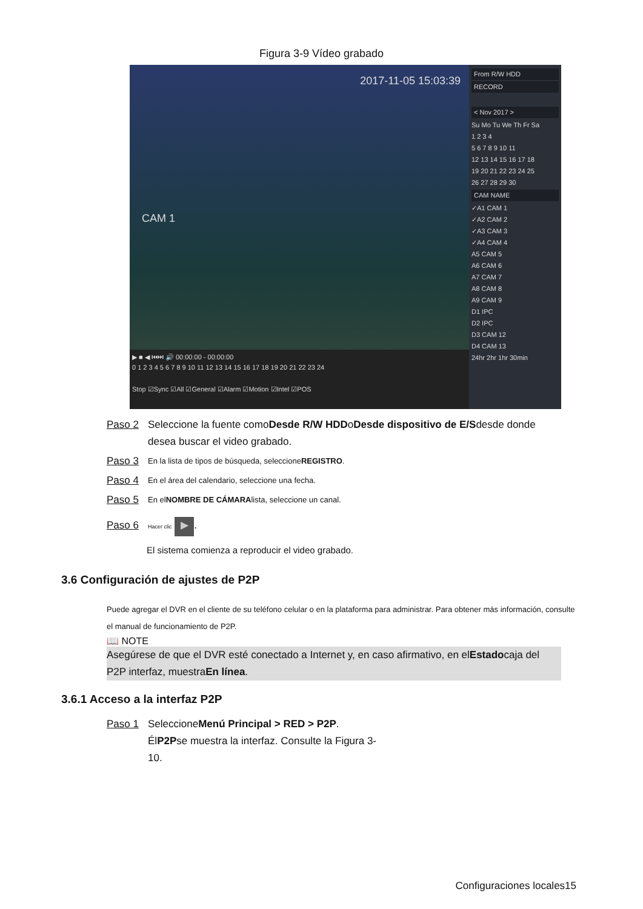Figura 3-9 Vídeo grabado
2017-11-05 15:03:39
CAM 1
▶ ■ ◀ ⏮⏭ 🔊 00:00:00 - 00:00:00
0 1 2 3 4 5 6 7 8 9 10 11 12 13 14 15 16 17 18 19 20 21 22 23 24
Stop ☑Sync ☑All ☑General ☑Alarm ☑Motion ☑Intel ☑POS
From R/W HDD
RECORD
< Nov 2017 >
Su Mo Tu We Th Fr Sa
1 2 3 4
5 6 7 8 9 10 11
12 13 14 15 16 17 18
19 20 21 22 23 24 25
26 27 28 29 30
CAM NAME
✓A1 CAM 1
✓A2 CAM 2
✓A3 CAM 3
✓A4 CAM 4
A5 CAM 5
A6 CAM 6
A7 CAM 7
A8 CAM 8
A9 CAM 9
D1 IPC
D2 IPC
D3 CAM 12
D4 CAM 13
24hr 2hr 1hr 30min
Paso 2 Seleccione la fuente comoDesde R/W HDDoDesde dispositivo de E/Sdesde donde desea buscar el video grabado.
Paso 3 En la lista de tipos de búsqueda, seleccioneREGISTRO.
Paso 4 En el área del calendario, seleccione una fecha.
Paso 5 En elNOMBRE DE CÁMARAlista, seleccione un canal.
Paso 6 Hacer clic ▶.
El sistema comienza a reproducir el video grabado.
3.6 Configuración de ajustes de P2P
Puede agregar el DVR en el cliente de su teléfono celular o en la plataforma para administrar. Para obtener más información, consulte el manual de funcionamiento de P2P.
📖 NOTE
Asegúrese de que el DVR esté conectado a Internet y, en caso afirmativo, en elEstadocaja del P2P interfaz, muestraEn línea.
3.6.1 Acceso a la interfaz P2P
Paso 1 SeleccioneMenú Principal > RED > P2P. ÉlP2Pse muestra la interfaz. Consulte la Figura 3-10.
Configuraciones locales15